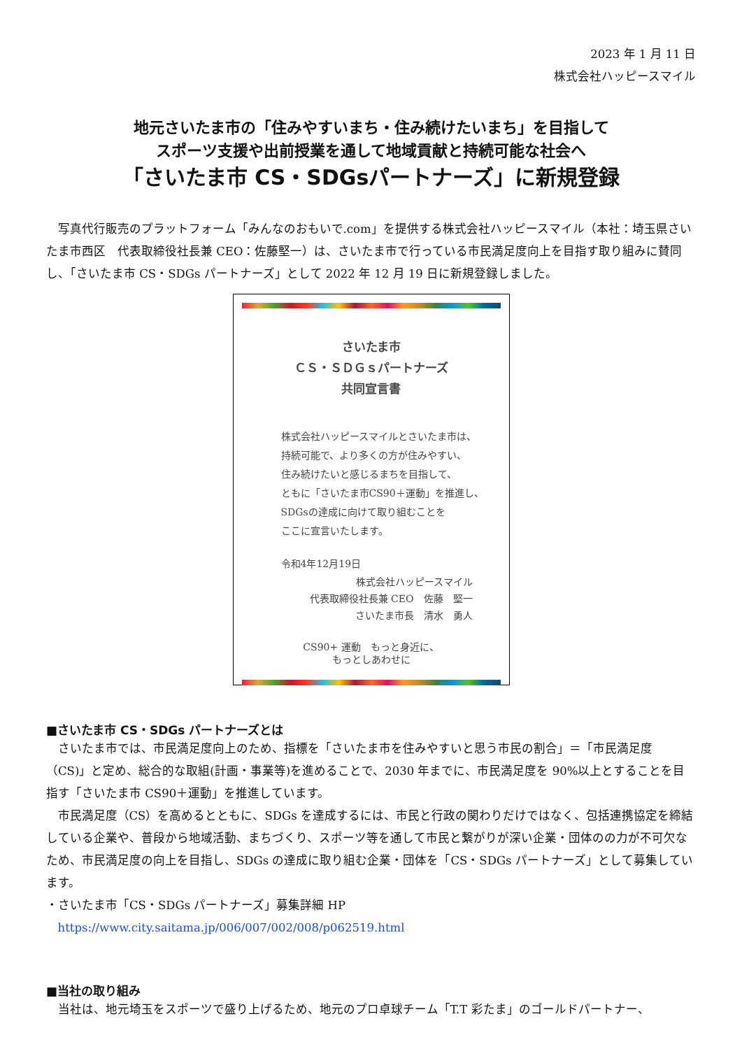2023 年 1 月 11 日
株式会社ハッピースマイル
地元さいたま市の「住みやすいまち・住み続けたいまち」を目指して
スポーツ支援や出前授業を通して地域貢献と持続可能な社会へ
「さいたま市 CS・SDGsパートナーズ」に新規登録
写真代行販売のプラットフォーム「みんなのおもいで.com」を提供する株式会社ハッピースマイル（本社：埼玉県さいたま市西区　代表取締役社長兼 CEO：佐藤堅一）は、さいたま市で行っている市民満足度向上を目指す取り組みに賛同し、「さいたま市 CS・SDGs パートナーズ」として 2022 年 12 月 19 日に新規登録しました。
さいたま市
ＣＳ・ＳＤＧｓパートナーズ
共同宣言書
株式会社ハッピースマイルとさいたま市は、
持続可能で、より多くの方が住みやすい、
住み続けたいと感じるまちを目指して、
ともに「さいたま市CS90＋運動」を推進し、
SDGsの達成に向けて取り組むことを
ここに宣言いたします。
令和4年12月19日
株式会社ハッピースマイル
代表取締役社長兼 CEO　佐藤　堅一
さいたま市長　清水　勇人
CS90+ 運動　もっと身近に、
もっとしあわせに
■さいたま市 CS・SDGs パートナーズとは
さいたま市では、市民満足度向上のため、指標を「さいたま市を住みやすいと思う市民の割合」＝「市民満足度（CS)」と定め、総合的な取組(計画・事業等)を進めることで、2030 年までに、市民満足度を 90%以上とすることを目指す「さいたま市 CS90＋運動」を推進しています。
市民満足度（CS）を高めるとともに、SDGs を達成するには、市民と行政の関わりだけではなく、包括連携協定を締結している企業や、普段から地域活動、まちづくり、スポーツ等を通して市民と繋がりが深い企業・団体のの力が不可欠なため、市民満足度の向上を目指し、SDGs の達成に取り組む企業・団体を「CS・SDGs パートナーズ」として募集しています。
・さいたま市「CS・SDGs パートナーズ」募集詳細 HP
https://www.city.saitama.jp/006/007/002/008/p062519.html
■当社の取り組み
当社は、地元埼玉をスポーツで盛り上げるため、地元のプロ卓球チーム「T.T 彩たま」のゴールドパートナー、